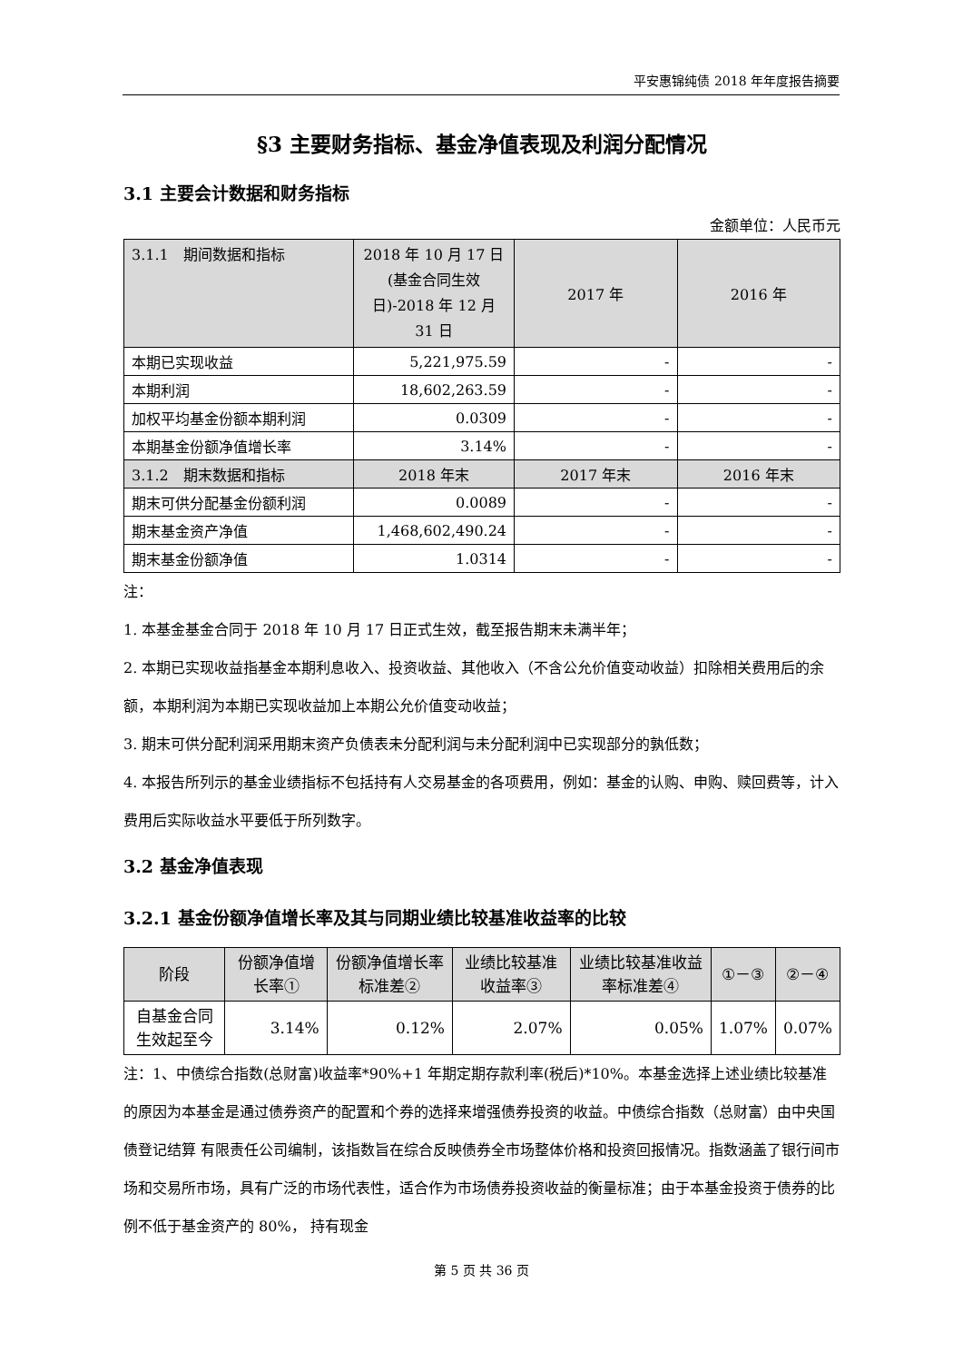平安惠锦纯债 2018 年年度报告摘要
§3 主要财务指标、基金净值表现及利润分配情况
3.1 主要会计数据和财务指标
金额单位：人民币元
| 3.1.1 期间数据和指标 | 2018 年 10 月 17 日(基金合同生效日)-2018 年 12 月 31 日 | 2017 年 | 2016 年 |
| --- | --- | --- | --- |
| 本期已实现收益 | 5,221,975.59 | - | - |
| 本期利润 | 18,602,263.59 | - | - |
| 加权平均基金份额本期利润 | 0.0309 | - | - |
| 本期基金份额净值增长率 | 3.14% | - | - |
| 3.1.2 期末数据和指标 | 2018 年末 | 2017 年末 | 2016 年末 |
| 期末可供分配基金份额利润 | 0.0089 | - | - |
| 期末基金资产净值 | 1,468,602,490.24 | - | - |
| 期末基金份额净值 | 1.0314 | - | - |
注：
1. 本基金基金合同于 2018 年 10 月 17 日正式生效，截至报告期末未满半年；
2. 本期已实现收益指基金本期利息收入、投资收益、其他收入（不含公允价值变动收益）扣除相关费用后的余额，本期利润为本期已实现收益加上本期公允价值变动收益；
3. 期末可供分配利润采用期末资产负债表未分配利润与未分配利润中已实现部分的孰低数；
4. 本报告所列示的基金业绩指标不包括持有人交易基金的各项费用，例如：基金的认购、申购、赎回费等，计入费用后实际收益水平要低于所列数字。
3.2 基金净值表现
3.2.1 基金份额净值增长率及其与同期业绩比较基准收益率的比较
| 阶段 | 份额净值增长率① | 份额净值增长率标准差② | 业绩比较基准收益率③ | 业绩比较基准收益率标准差④ | ①－③ | ②－④ |
| --- | --- | --- | --- | --- | --- | --- |
| 自基金合同生效起至今 | 3.14% | 0.12% | 2.07% | 0.05% | 1.07% | 0.07% |
注：1、中债综合指数(总财富)收益率*90%+1 年期定期存款利率(税后)*10%。本基金选择上述业绩比较基准的原因为本基金是通过债券资产的配置和个券的选择来增强债券投资的收益。中债综合指数（总财富）由中央国债登记结算 有限责任公司编制，该指数旨在综合反映债券全市场整体价格和投资回报情况。指数涵盖了银行间市场和交易所市场，具有广泛的市场代表性，适合作为市场债券投资收益的衡量标准；由于本基金投资于债券的比例不低于基金资产的 80%， 持有现金
第 5 页 共 36 页